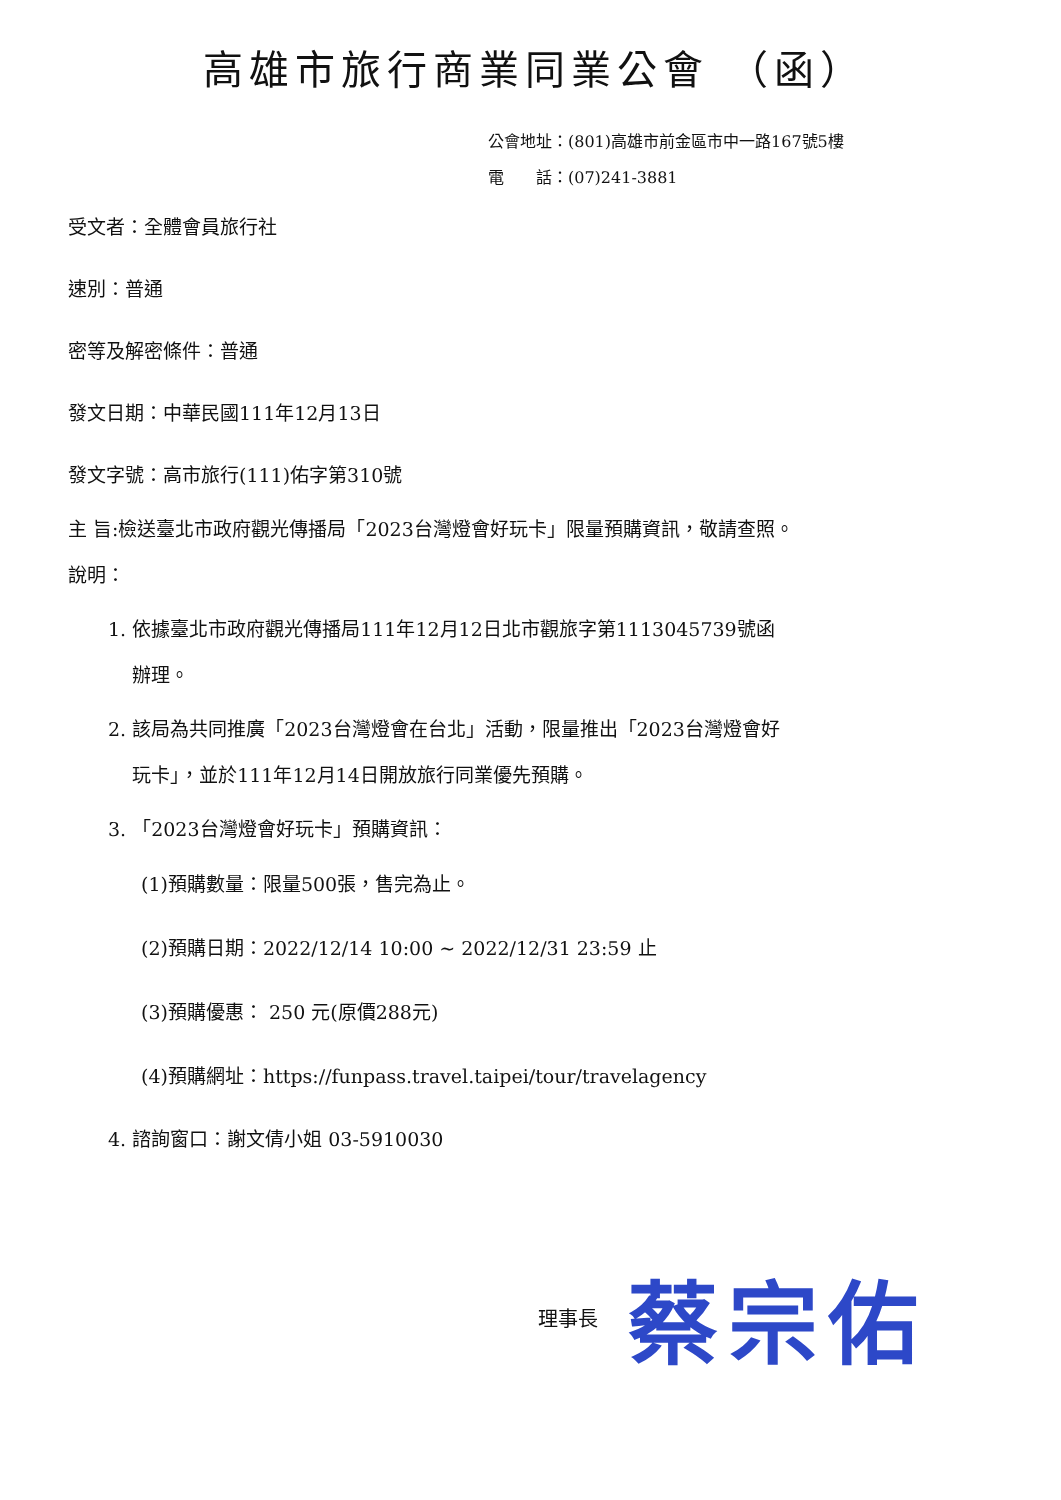高雄市旅行商業同業公會 （函）
公會地址：(801)高雄市前金區市中一路167號5樓
電　　話：(07)241-3881
受文者：全體會員旅行社
速別：普通
密等及解密條件：普通
發文日期：中華民國111年12月13日
發文字號：高市旅行(111)佑字第310號
主 旨:檢送臺北市政府觀光傳播局「2023台灣燈會好玩卡」限量預購資訊，敬請查照。
說明：
1. 依據臺北市政府觀光傳播局111年12月12日北市觀旅字第1113045739號函
辦理。
2. 該局為共同推廣「2023台灣燈會在台北」活動，限量推出「2023台灣燈會好
玩卡」，並於111年12月14日開放旅行同業優先預購。
3. 「2023台灣燈會好玩卡」預購資訊：
(1)預購數量：限量500張，售完為止。
(2)預購日期：2022/12/14 10:00 ~ 2022/12/31 23:59 止
(3)預購優惠： 250 元(原價288元)
(4)預購網址：https://funpass.travel.taipei/tour/travelagency
4. 諮詢窗口：謝文倩小姐 03-5910030
理事長 蔡宗佑